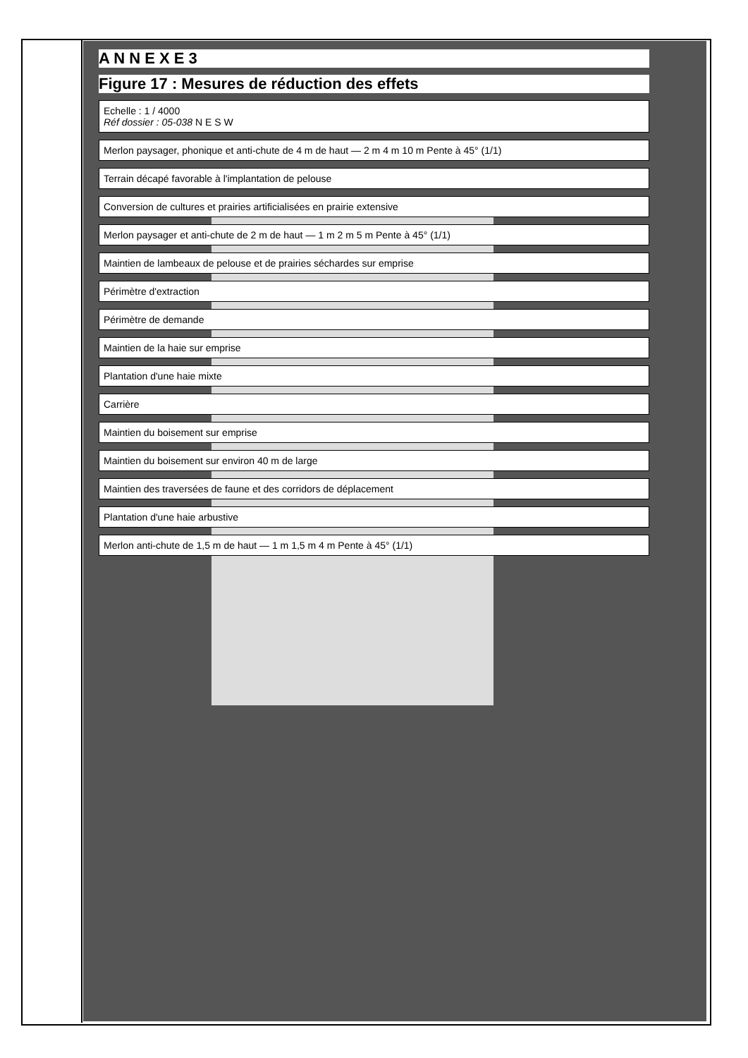A N N E X E 3
Figure 17 : Mesures de réduction des effets
Echelle : 1 / 4000
Réf dossier : 05-038 N E S W
Merlon paysager, phonique et anti-chute de 4 m de haut — 2 m 4 m 10 m Pente à 45° (1/1)
Terrain décapé favorable à l'implantation de pelouse
Conversion de cultures et prairies artificialisées en prairie extensive
Merlon paysager et anti-chute de 2 m de haut — 1 m 2 m 5 m Pente à 45° (1/1)
Maintien de lambeaux de pelouse et de prairies séchardes sur emprise
Périmètre d'extraction
Périmètre de demande
Maintien de la haie sur emprise
Plantation d'une haie mixte
Carrière
Maintien du boisement sur emprise
Maintien du boisement sur environ 40 m de large
Maintien des traversées de faune et des corridors de déplacement
Plantation d'une haie arbustive
Merlon anti-chute de 1,5 m de haut — 1 m 1,5 m 4 m Pente à 45° (1/1)